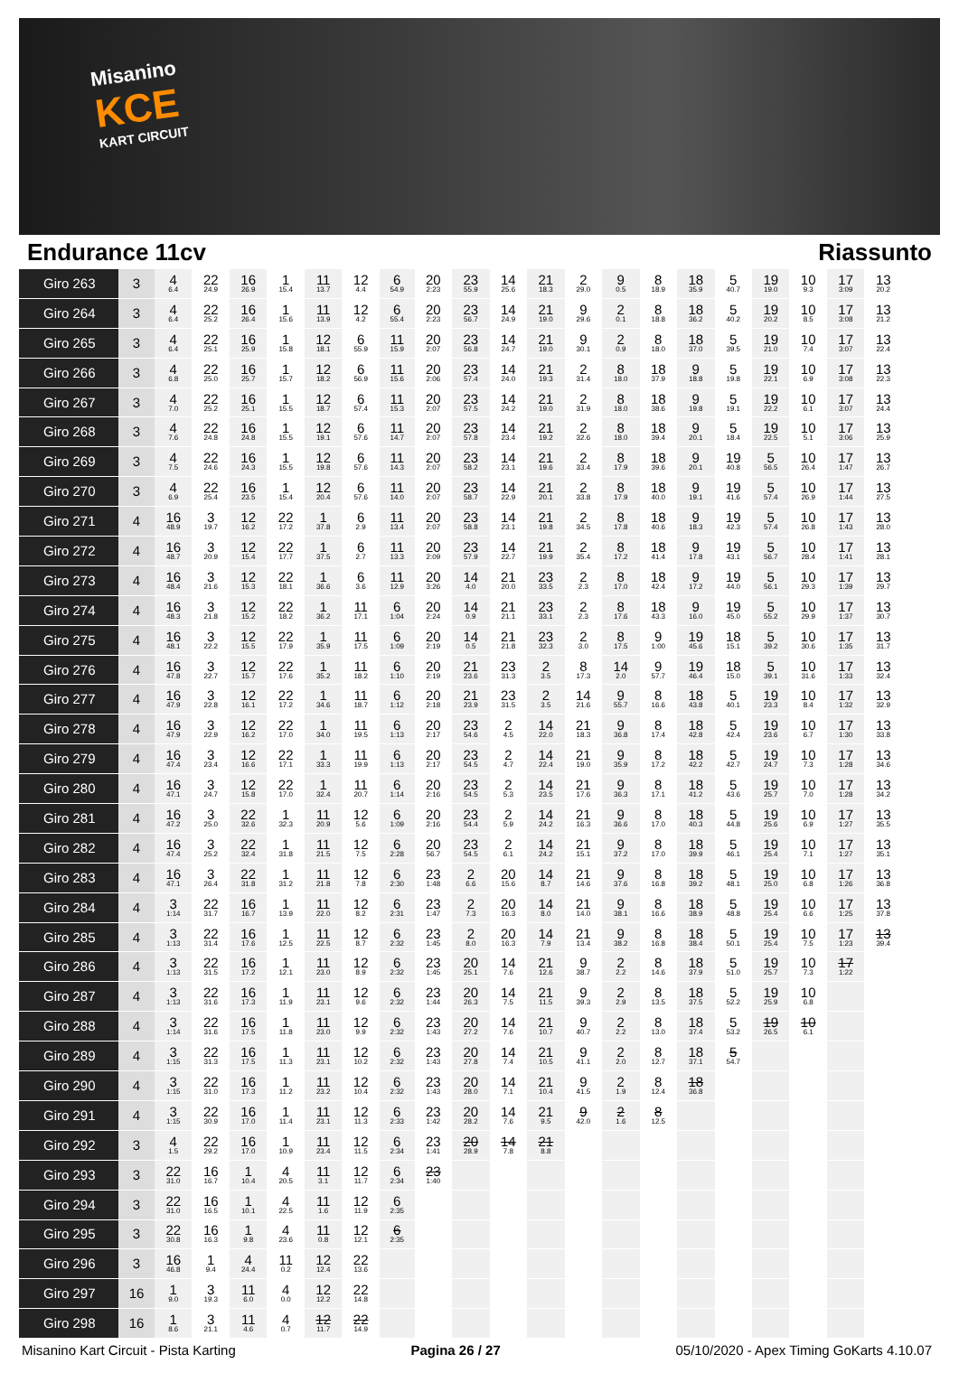Misanino
KCE
KART CIRCUIT
Endurance 11cv Riassunto
| Giro 263 | 3 | 4 6.4 | 22 24.9 | 16 26.9 | 1 15.4 | 11 13.7 | 12 4.4 | 6 54.9 | 20 2:23 | 23 55.9 | 14 25.6 | 21 18.3 | 2 29.0 | 9 0.5 | 8 18.9 | 18 35.9 | 5 40.7 | 19 19.0 | 10 9.3 | 17 3:09 | 13 20.2 |
| Giro 264 | 3 | 4 6.4 | 22 25.2 | 16 26.4 | 1 15.6 | 11 13.9 | 12 4.2 | 6 55.4 | 20 2:23 | 23 56.7 | 14 24.9 | 21 19.0 | 9 29.6 | 2 0.1 | 8 18.8 | 18 36.2 | 5 40.2 | 19 20.2 | 10 8.5 | 17 3:08 | 13 21.2 |
| Giro 265 | 3 | 4 6.4 | 22 25.1 | 16 25.9 | 1 15.8 | 12 18.1 | 6 55.9 | 11 15.9 | 20 2:07 | 23 56.8 | 14 24.7 | 21 19.0 | 9 30.1 | 2 0.9 | 8 18.0 | 18 37.0 | 5 39.5 | 19 21.0 | 10 7.4 | 17 3:07 | 13 22.4 |
| Giro 266 | 3 | 4 6.8 | 22 25.0 | 16 25.7 | 1 15.7 | 12 18.2 | 6 56.9 | 11 15.6 | 20 2:06 | 23 57.4 | 14 24.0 | 21 19.3 | 2 31.4 | 8 18.0 | 18 37.9 | 9 18.8 | 5 19.8 | 19 22.1 | 10 6.9 | 17 3:08 | 13 22.3 |
| Giro 267 | 3 | 4 7.0 | 22 25.2 | 16 25.1 | 1 15.5 | 12 18.7 | 6 57.4 | 11 15.3 | 20 2:07 | 23 57.5 | 14 24.2 | 21 19.0 | 2 31.9 | 8 18.0 | 18 38.6 | 9 19.8 | 5 19.1 | 19 22.2 | 10 6.1 | 17 3:07 | 13 24.4 |
| Giro 268 | 3 | 4 7.6 | 22 24.8 | 16 24.8 | 1 15.5 | 12 19.1 | 6 57.6 | 11 14.7 | 20 2:07 | 23 57.8 | 14 23.4 | 21 19.2 | 2 32.6 | 8 18.0 | 18 39.4 | 9 20.1 | 5 18.4 | 19 22.5 | 10 5.1 | 17 3:06 | 13 25.9 |
| Giro 269 | 3 | 4 7.5 | 22 24.6 | 16 24.3 | 1 15.5 | 12 19.8 | 6 57.6 | 11 14.3 | 20 2:07 | 23 58.2 | 14 23.1 | 21 19.6 | 2 33.4 | 8 17.9 | 18 39.6 | 9 20.1 | 19 40.8 | 5 56.5 | 10 26.4 | 17 1:47 | 13 26.7 |
| Giro 270 | 3 | 4 6.9 | 22 25.4 | 16 23.5 | 1 15.4 | 12 20.4 | 6 57.6 | 11 14.0 | 20 2:07 | 23 58.7 | 14 22.9 | 21 20.1 | 2 33.8 | 8 17.9 | 18 40.0 | 9 19.1 | 19 41.6 | 5 57.4 | 10 26.9 | 17 1:44 | 13 27.5 |
| Giro 271 | 4 | 16 48.9 | 3 19.7 | 12 16.2 | 22 17.2 | 1 37.8 | 6 2.9 | 11 13.4 | 20 2:07 | 23 58.8 | 14 23.1 | 21 19.8 | 2 34.5 | 8 17.8 | 18 40.6 | 9 18.3 | 19 42.3 | 5 57.4 | 10 26.8 | 17 1:43 | 13 28.0 |
| Giro 272 | 4 | 16 48.7 | 3 20.9 | 12 15.4 | 22 17.7 | 1 37.5 | 6 2.7 | 11 13.3 | 20 2:09 | 23 57.9 | 14 22.7 | 21 19.9 | 2 35.4 | 8 17.2 | 18 41.4 | 9 17.8 | 19 43.1 | 5 56.7 | 10 28.4 | 17 1:41 | 13 28.1 |
| Giro 273 | 4 | 16 48.4 | 3 21.6 | 12 15.3 | 22 18.1 | 1 36.6 | 6 3.6 | 11 12.9 | 20 3:26 | 14 4.0 | 21 20.0 | 23 33.5 | 2 2.3 | 8 17.0 | 18 42.4 | 9 17.2 | 19 44.0 | 5 56.1 | 10 29.3 | 17 1:39 | 13 29.7 |
| Giro 274 | 4 | 16 48.3 | 3 21.8 | 12 15.2 | 22 18.2 | 1 36.2 | 11 17.1 | 6 1:04 | 20 2:24 | 14 0.9 | 21 21.1 | 23 33.1 | 2 2.3 | 8 17.6 | 18 43.3 | 9 16.0 | 19 45.0 | 5 55.2 | 10 29.9 | 17 1:37 | 13 30.7 |
| Giro 275 | 4 | 16 48.1 | 3 22.2 | 12 15.5 | 22 17.9 | 1 35.9 | 11 17.5 | 6 1:09 | 20 2:19 | 14 0.5 | 21 21.8 | 23 32.3 | 2 3.0 | 8 17.5 | 9 1:00 | 19 45.6 | 18 15.1 | 5 39.2 | 10 30.6 | 17 1:35 | 13 31.7 |
| Giro 276 | 4 | 16 47.8 | 3 22.7 | 12 15.7 | 22 17.6 | 1 35.2 | 11 18.2 | 6 1:10 | 20 2:19 | 21 23.6 | 23 31.3 | 2 3.5 | 8 17.3 | 14 2.0 | 9 57.7 | 19 46.4 | 18 15.0 | 5 39.1 | 10 31.6 | 17 1:33 | 13 32.4 |
| Giro 277 | 4 | 16 47.9 | 3 22.8 | 12 16.1 | 22 17.2 | 1 34.6 | 11 18.7 | 6 1:12 | 20 2:18 | 21 23.9 | 23 31.5 | 2 3.5 | 14 21.6 | 9 55.7 | 8 16.6 | 18 43.8 | 5 40.1 | 19 23.3 | 10 8.4 | 17 1:32 | 13 32.9 |
| Giro 278 | 4 | 16 47.9 | 3 22.9 | 12 16.2 | 22 17.0 | 1 34.0 | 11 19.5 | 6 1:13 | 20 2:17 | 23 54.6 | 2 4.5 | 14 22.0 | 21 18.3 | 9 36.8 | 8 17.4 | 18 42.8 | 5 42.4 | 19 23.6 | 10 6.7 | 17 1:30 | 13 33.8 |
| Giro 279 | 4 | 16 47.4 | 3 23.4 | 12 16.6 | 22 17.1 | 1 33.3 | 11 19.9 | 6 1:13 | 20 2:17 | 23 54.5 | 2 4.7 | 14 22.4 | 21 19.0 | 9 35.9 | 8 17.2 | 18 42.2 | 5 42.7 | 19 24.7 | 10 7.3 | 17 1:28 | 13 34.6 |
| Giro 280 | 4 | 16 47.1 | 3 24.7 | 12 15.8 | 22 17.0 | 1 32.4 | 11 20.7 | 6 1:14 | 20 2:16 | 23 54.5 | 2 5.3 | 14 23.5 | 21 17.6 | 9 36.3 | 8 17.1 | 18 41.2 | 5 43.6 | 19 25.7 | 10 7.0 | 17 1:28 | 13 34.2 |
| Giro 281 | 4 | 16 47.2 | 3 25.0 | 22 32.6 | 1 32.3 | 11 20.9 | 12 5.6 | 6 1:09 | 20 2:16 | 23 54.4 | 2 5.9 | 14 24.2 | 21 16.3 | 9 36.6 | 8 17.0 | 18 40.3 | 5 44.8 | 19 25.6 | 10 6.9 | 17 1:27 | 13 35.5 |
| Giro 282 | 4 | 16 47.4 | 3 25.2 | 22 32.4 | 1 31.8 | 11 21.5 | 12 7.5 | 6 2:28 | 20 56.7 | 23 54.5 | 2 6.1 | 14 24.2 | 21 15.1 | 9 37.2 | 8 17.0 | 18 39.9 | 5 46.1 | 19 25.4 | 10 7.1 | 17 1:27 | 13 35.1 |
| Giro 283 | 4 | 16 47.1 | 3 26.4 | 22 31.8 | 1 31.2 | 11 21.8 | 12 7.8 | 6 2:30 | 23 1:48 | 2 6.6 | 20 15.6 | 14 8.7 | 21 14.6 | 9 37.6 | 8 16.8 | 18 39.2 | 5 48.1 | 19 25.0 | 10 6.8 | 17 1:26 | 13 36.8 |
| Giro 284 | 4 | 3 1:14 | 22 31.7 | 16 16.7 | 1 13.9 | 11 22.0 | 12 8.2 | 6 2:31 | 23 1:47 | 2 7.3 | 20 16.3 | 14 8.0 | 21 14.0 | 9 38.1 | 8 16.6 | 18 38.9 | 5 48.8 | 19 25.4 | 10 6.6 | 17 1:25 | 13 37.8 |
| Giro 285 | 4 | 3 1:13 | 22 31.4 | 16 17.6 | 1 12.5 | 11 22.5 | 12 8.7 | 6 2:32 | 23 1:45 | 2 8.0 | 20 16.3 | 14 7.9 | 21 13.4 | 9 38.2 | 8 16.8 | 18 38.4 | 5 50.1 | 19 25.4 | 10 7.5 | 17 1:23 | 13 39.4 |
| Giro 286 | 4 | 3 1:13 | 22 31.5 | 16 17.2 | 1 12.1 | 11 23.0 | 12 8.9 | 6 2:32 | 23 1:45 | 20 25.1 | 14 7.6 | 21 12.6 | 9 38.7 | 2 2.2 | 8 14.6 | 18 37.9 | 5 51.0 | 19 25.7 | 10 7.3 | 17 1:22 | |
| Giro 287 | 4 | 3 1:13 | 22 31.6 | 16 17.3 | 1 11.9 | 11 23.1 | 12 9.6 | 6 2:32 | 23 1:44 | 20 26.3 | 14 7.5 | 21 11.5 | 9 39.3 | 2 2.9 | 8 13.5 | 18 37.5 | 5 52.2 | 19 25.9 | 10 6.8 | | |
| Giro 288 | 4 | 3 1:14 | 22 31.6 | 16 17.5 | 1 11.8 | 11 23.0 | 12 9.9 | 6 2:32 | 23 1:43 | 20 27.2 | 14 7.6 | 21 10.7 | 9 40.7 | 2 2.2 | 8 13.0 | 18 37.4 | 5 53.2 | 19 26.5 | 10 6.1 | | |
| Giro 289 | 4 | 3 1:15 | 22 31.3 | 16 17.5 | 1 11.3 | 11 23.1 | 12 10.2 | 6 2:32 | 23 1:43 | 20 27.8 | 14 7.4 | 21 10.5 | 9 41.1 | 2 2.0 | 8 12.7 | 18 37.1 | 5 54.7 | | | | |
| Giro 290 | 4 | 3 1:15 | 22 31.0 | 16 17.3 | 1 11.2 | 11 23.2 | 12 10.4 | 6 2:32 | 23 1:43 | 20 28.0 | 14 7.1 | 21 10.4 | 9 41.5 | 2 1.9 | 8 12.4 | 18 36.8 | | | | | |
| Giro 291 | 4 | 3 1:15 | 22 30.9 | 16 17.0 | 1 11.4 | 11 23.1 | 12 11.3 | 6 2:33 | 23 1:42 | 20 28.2 | 14 7.6 | 21 9.5 | 9 42.0 | 2 1.6 | 8 12.5 | | | | | | |
| Giro 292 | 3 | 4 1.5 | 22 29.2 | 16 17.0 | 1 10.9 | 11 23.4 | 12 11.5 | 6 2:34 | 23 1:41 | 20 28.9 | 14 7.8 | 21 8.8 | | | | | | | | | |
| Giro 293 | 3 | 22 31.0 | 16 16.7 | 1 10.4 | 4 20.5 | 11 3.1 | 12 11.7 | 6 2:34 | 23 1:40 | | | | | | | | | | | | |
| Giro 294 | 3 | 22 31.0 | 16 16.5 | 1 10.1 | 4 22.5 | 11 1.6 | 12 11.9 | 6 2:35 | | | | | | | | | | | | | |
| Giro 295 | 3 | 22 30.8 | 16 16.3 | 1 9.8 | 4 23.6 | 11 0.8 | 12 12.1 | 6 2:35 | | | | | | | | | | | | | |
| Giro 296 | 3 | 16 46.8 | 1 9.4 | 4 24.4 | 11 0.2 | 12 12.4 | 22 13.6 | | | | | | | | | | | | | | |
| Giro 297 | 16 | 1 9.0 | 3 19.3 | 11 6.0 | 4 0.0 | 12 12.2 | 22 14.8 | | | | | | | | | | | | | | |
| Giro 298 | 16 | 1 8.6 | 3 21.1 | 11 4.6 | 4 0.7 | 12 11.7 | 22 14.9 | | | | | | | | | | | | | | |
Misanino Kart Circuit - Pista Karting Pagina 26 / 27 05/10/2020 - Apex Timing GoKarts 4.10.07